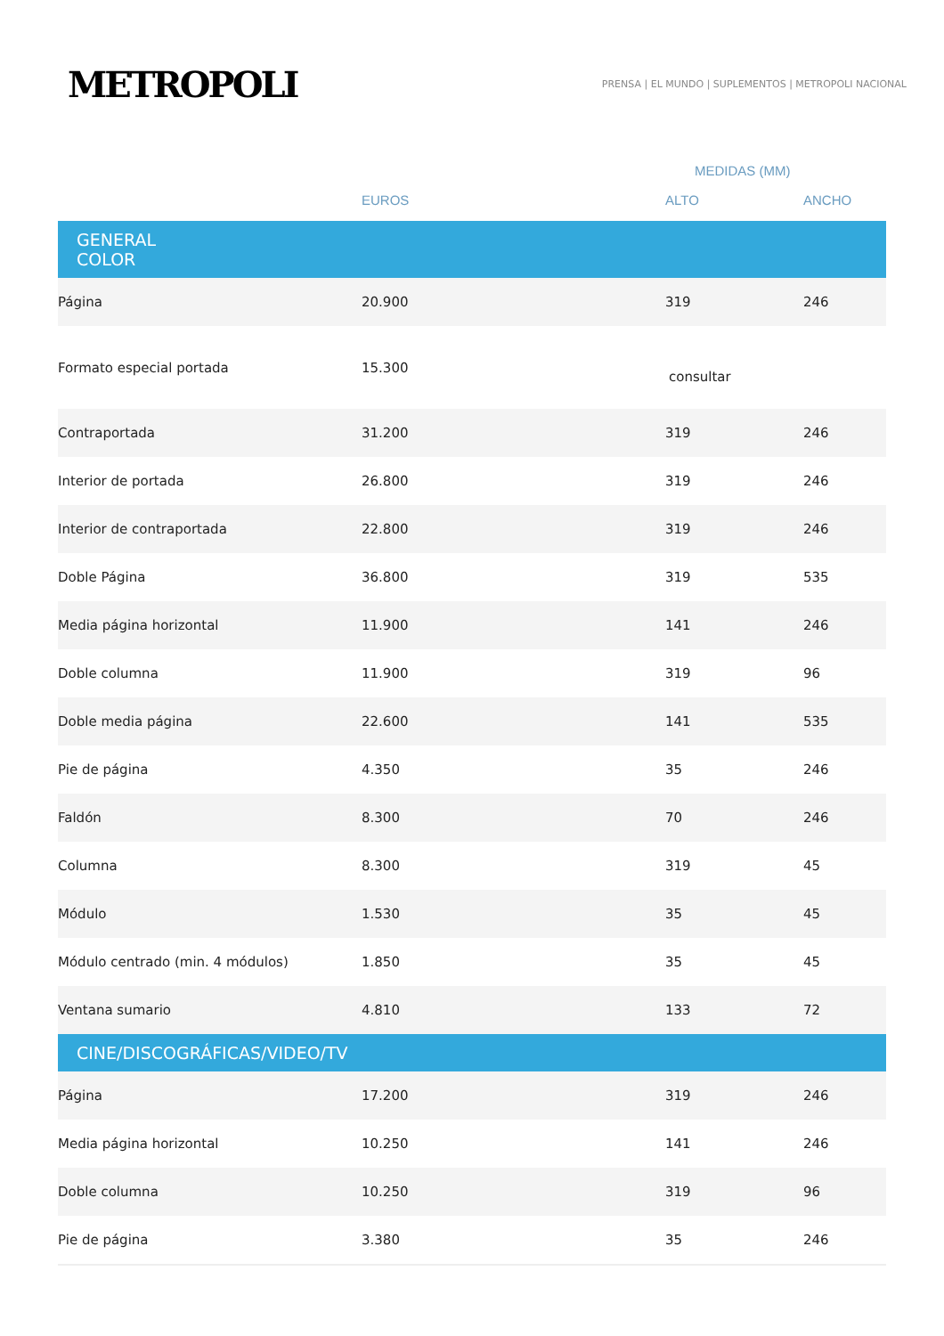METROPOLI
PRENSA | EL MUNDO | SUPLEMENTOS | METROPOLI NACIONAL
| | | MEDIDAS (MM) | |
| --- | --- | --- | --- |
| | EUROS | ALTO | ANCHO |
| GENERAL COLOR | | | |
| Página | 20.900 | 319 | 246 |
| Formato especial portada | 15.300 | consultar | |
| Contraportada | 31.200 | 319 | 246 |
| Interior de portada | 26.800 | 319 | 246 |
| Interior de contraportada | 22.800 | 319 | 246 |
| Doble Página | 36.800 | 319 | 535 |
| Media página horizontal | 11.900 | 141 | 246 |
| Doble columna | 11.900 | 319 | 96 |
| Doble media página | 22.600 | 141 | 535 |
| Pie de página | 4.350 | 35 | 246 |
| Faldón | 8.300 | 70 | 246 |
| Columna | 8.300 | 319 | 45 |
| Módulo | 1.530 | 35 | 45 |
| Módulo centrado (min. 4 módulos) | 1.850 | 35 | 45 |
| Ventana sumario | 4.810 | 133 | 72 |
| CINE/DISCOGRÁFICAS/VIDEO/TV | | | |
| Página | 17.200 | 319 | 246 |
| Media página horizontal | 10.250 | 141 | 246 |
| Doble columna | 10.250 | 319 | 96 |
| Pie de página | 3.380 | 35 | 246 |